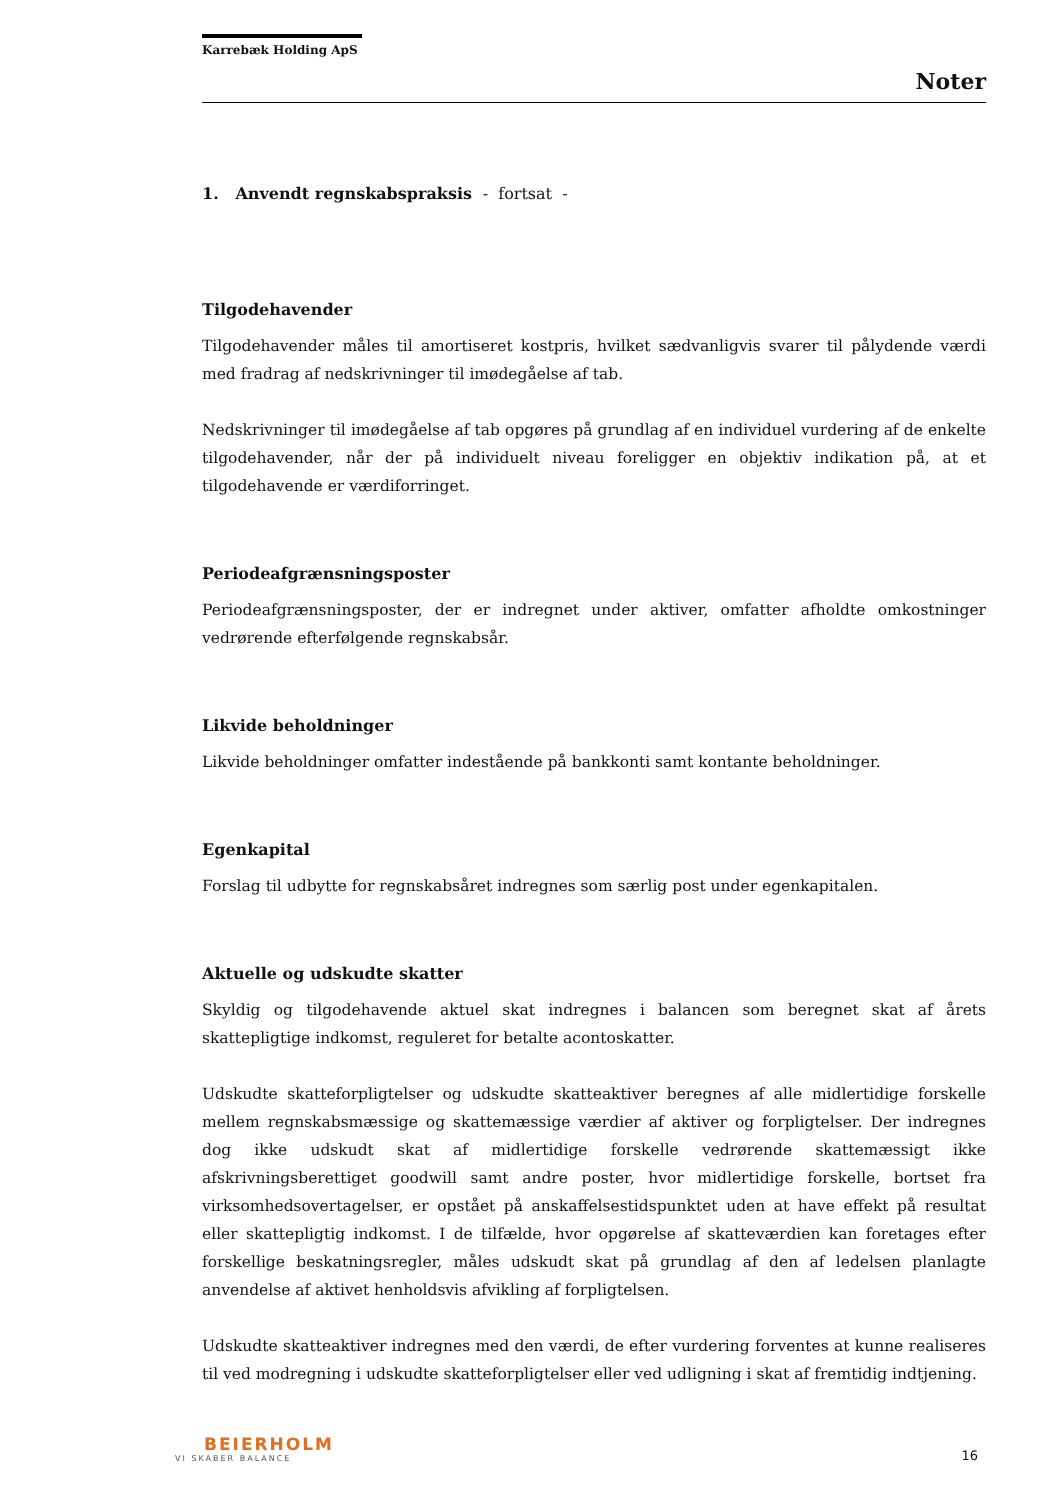Karrebæk Holding ApS
Noter
1. Anvendt regnskabspraksis - fortsat -
Tilgodehavender
Tilgodehavender måles til amortiseret kostpris, hvilket sædvanligvis svarer til pålydende værdi med fradrag af nedskrivninger til imødegåelse af tab.
Nedskrivninger til imødegåelse af tab opgøres på grundlag af en individuel vurdering af de enkelte tilgodehavender, når der på individuelt niveau foreligger en objektiv indikation på, at et tilgodehavende er værdiforringet.
Periodeafgrænsningsposter
Periodeafgrænsningsposter, der er indregnet under aktiver, omfatter afholdte omkostninger vedrørende efterfølgende regnskabsår.
Likvide beholdninger
Likvide beholdninger omfatter indestående på bankkonti samt kontante beholdninger.
Egenkapital
Forslag til udbytte for regnskabsåret indregnes som særlig post under egenkapitalen.
Aktuelle og udskudte skatter
Skyldig og tilgodehavende aktuel skat indregnes i balancen som beregnet skat af årets skattepligtige indkomst, reguleret for betalte acontoskatter.
Udskudte skatteforpligtelser og udskudte skatteaktiver beregnes af alle midlertidige forskelle mellem regnskabsmæssige og skattemæssige værdier af aktiver og forpligtelser. Der indregnes dog ikke udskudt skat af midlertidige forskelle vedrørende skattemæssigt ikke afskrivningsberettiget goodwill samt andre poster, hvor midlertidige forskelle, bortset fra virksomhedsovertagelser, er opstået på anskaffelsestidspunktet uden at have effekt på resultat eller skattepligtig indkomst. I de tilfælde, hvor opgørelse af skatteværdien kan foretages efter forskellige beskatningsregler, måles udskudt skat på grundlag af den af ledelsen planlagte anvendelse af aktivet henholdsvis afvikling af forpligtelsen.
Udskudte skatteaktiver indregnes med den værdi, de efter vurdering forventes at kunne realiseres til ved modregning i udskudte skatteforpligtelser eller ved udligning i skat af fremtidig indtjening.
BEIERHOLM
VI SKABER BALANCE
16